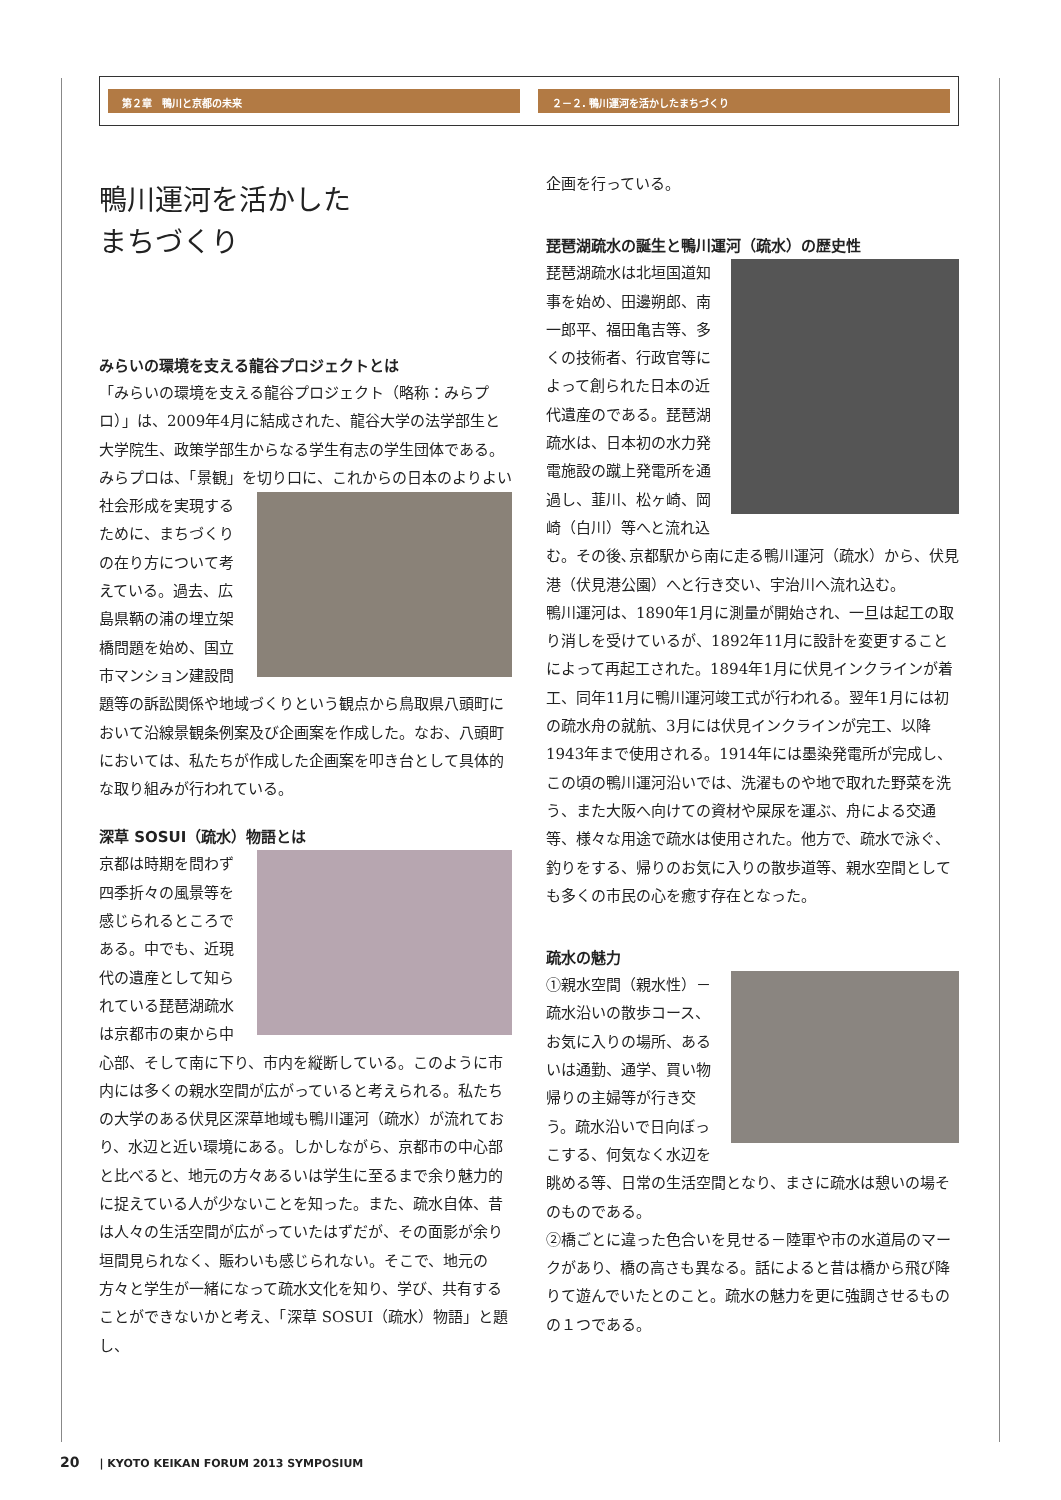第２章　鴨川と京都の未来 ２－２. 鴨川運河を活かしたまちづくり
鴨川運河を活かした
まちづくり
みらいの環境を支える龍谷プロジェクトとは
「みらいの環境を支える龍谷プロジェクト（略称：みらプロ）」は、2009年4月に結成された、龍谷大学の法学部生と大学院生、政策学部生からなる学生有志の学生団体である。みらプロは、「景観」を切り口に、これからの日 本のよりよい社会形成を実現するために、まちづくりの在り方について考えている。過去、広島県鞆の浦の埋立架橋問題を始め、国立市マンション建設問題等の訴訟関係や地域づくりという観点から鳥取県八頭町において沿線景観条例案及び企画案を作成した。なお、八頭町においては、私たちが作成した企画案を叩き台として具体的な取り組みが行われている。
深草 SOSUI（疏水）物語とは
京都は時期を問わず四季折々の風景等を感じられるところである。中でも、近現代の遺産として知られている琵琶湖疏水は京都市の東から中心部、そして南に下り、市内を縦断している。このように市内には多くの親水空間が広がっていると考えられる。私たちの大学のある伏見区深草地域も鴨川運河（疏水）が流れており、水辺と近い環境にある。しかしながら、京都市の中心部と比べると、地元の方々あるいは学生に至るまで余り魅力的に捉えている人が少ないことを知った。また、疏水自体、昔は人々の生活空間が広がっていたはずだが、その面影が余り垣間見られなく、賑わいも感じられない。そこで、地元の方々と学生が一緒になって疏水文化を知り、学び、共有することができないかと考え、「深草 SOSUI（疏水）物語」と題し、
企画を行っている。
琵琶湖疏水の誕生と鴨川運河（疏水）の歴史性
琵琶湖疏水は北垣国道知事を始め、田邊朔郎、南一郎平、福田亀吉等、多くの技術者、行政官等によって創られた日本の近代遺産のである。琵琶湖疏水は、日本初の水力発電施設の蹴上発電所を通過し、韮川、松ヶ崎、岡崎（白川）等へと流れ込む。その後､京都駅から南に走る鴨川運河（疏水）から、伏見港（伏見港公園）へと行き交い、宇治川へ流れ込む。
鴨川運河は、1890年1月に測量が開始され、一旦は起工の取り消しを受けているが、1892年11月に設計を変更することによって再起工された。1894年1月に伏見インクラインが着工、同年11月に鴨川運河竣工式が行われる。翌年1月には初の疏水舟の就航、3月には伏見インクラインが完工、以降1943年まで使用される。1914年には墨染発電所が完成し、この頃の鴨川運河沿いでは、洗濯ものや地で取れた野菜を洗う、また大阪へ向けての資材や屎尿を運ぶ、舟による交通等、様々な用途で疏水は使用された。他方で、疏水で泳ぐ、釣りをする、帰りのお気に入りの散歩道等、親水空間としても多くの市民の心を癒す存在となった。
疏水の魅力
①親水空間（親水性）－疏水沿いの散歩コース、お気に入りの場所、あるいは通勤、通学、買い物帰りの主婦等が行き交う。疏水沿いで日向ぼっこする、何気なく水辺を眺める等、日常の生活空間となり、まさに疏水は憩いの場そのものである。
②橋ごとに違った色合いを見せる－陸軍や市の水道局のマークがあり、橋の高さも異なる。話によると昔は橋から飛び降りて遊んでいたとのこと。疏水の魅力を更に強調させるものの１つである。
20 | KYOTO KEIKAN FORUM 2013 SYMPOSIUM